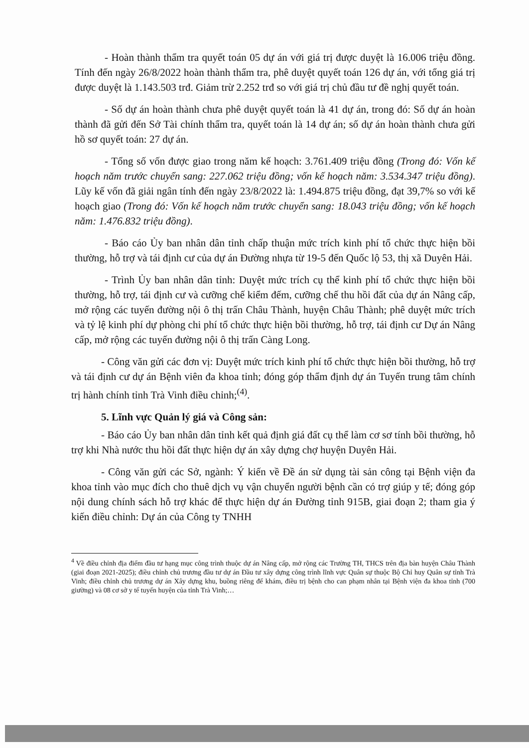- Hoàn thành thẩm tra quyết toán 05 dự án với giá trị được duyệt là 16.006 triệu đồng. Tính đến ngày 26/8/2022 hoàn thành thẩm tra, phê duyệt quyết toán 126 dự án, với tổng giá trị được duyệt là 1.143.503 trđ. Giảm trừ 2.252 trđ so với giá trị chủ đầu tư đề nghị quyết toán.
- Số dự án hoàn thành chưa phê duyệt quyết toán là 41 dự án, trong đó: Số dự án hoàn thành đã gửi đến Sở Tài chính thẩm tra, quyết toán là 14 dự án; số dự án hoàn thành chưa gửi hồ sơ quyết toán: 27 dự án.
- Tổng số vốn được giao trong năm kế hoạch: 3.761.409 triệu đồng (Trong đó: Vốn kế hoạch năm trước chuyển sang: 227.062 triệu đồng; vốn kế hoạch năm: 3.534.347 triệu đồng). Lũy kế vốn đã giải ngân tính đến ngày 23/8/2022 là: 1.494.875 triệu đồng, đạt 39,7% so với kế hoạch giao (Trong đó: Vốn kế hoạch năm trước chuyển sang: 18.043 triệu đồng; vốn kế hoạch năm: 1.476.832 triệu đồng).
- Báo cáo Ủy ban nhân dân tỉnh chấp thuận mức trích kinh phí tổ chức thực hiện bồi thường, hỗ trợ và tái định cư của dự án Đường nhựa từ 19-5 đến Quốc lộ 53, thị xã Duyên Hải.
- Trình Ủy ban nhân dân tỉnh: Duyệt mức trích cụ thể kinh phí tổ chức thực hiện bồi thường, hỗ trợ, tái định cư và cưỡng chế kiểm đếm, cưỡng chế thu hồi đất của dự án Nâng cấp, mở rộng các tuyến đường nội ô thị trấn Châu Thành, huyện Châu Thành; phê duyệt mức trích và tỷ lệ kinh phí dự phòng chi phí tổ chức thực hiện bồi thường, hỗ trợ, tái định cư Dự án Nâng cấp, mở rộng các tuyến đường nội ô thị trấn Càng Long.
- Công văn gửi các đơn vị: Duyệt mức trích kinh phí tổ chức thực hiện bồi thường, hỗ trợ và tái định cư dự án Bệnh viên đa khoa tỉnh; đóng góp thẩm định dự án Tuyến trung tâm chính trị hành chính tỉnh Trà Vinh điều chỉnh;<sup>(4)</sup>.
5. Lĩnh vực Quản lý giá và Công sản:
- Báo cáo Ủy ban nhân dân tỉnh kết quả định giá đất cụ thể làm cơ sơ tính bồi thường, hỗ trợ khi Nhà nước thu hồi đất thực hiện dự án xây dựng chợ huyện Duyên Hải.
- Công văn gửi các Sở, ngành: Ý kiến về Đề án sử dụng tài sản công tại Bệnh viện đa khoa tỉnh vào mục đích cho thuê dịch vụ vận chuyển người bệnh cần có trợ giúp y tế; đóng góp nội dung chính sách hỗ trợ khác để thực hiện dự án Đường tỉnh 915B, giai đoạn 2; tham gia ý kiến điều chỉnh: Dự án của Công ty TNHH
<sup>4</sup> Về điều chỉnh địa điểm đầu tư hạng mục công trình thuộc dự án Nâng cấp, mở rộng các Trường TH, THCS trên địa bàn huyện Châu Thành (giai đoạn 2021-2025); điều chỉnh chủ trương đầu tư dự án Đầu tư xây dựng công trình lĩnh vực Quân sự thuộc Bộ Chỉ huy Quân sự tỉnh Trà Vinh; điều chỉnh chủ trương dự án Xây dựng khu, buồng riêng để khám, điều trị bệnh cho can phạm nhân tại Bệnh viện đa khoa tỉnh (700 giường) và 08 cơ sở y tế tuyến huyện của tỉnh Trà Vinh;…